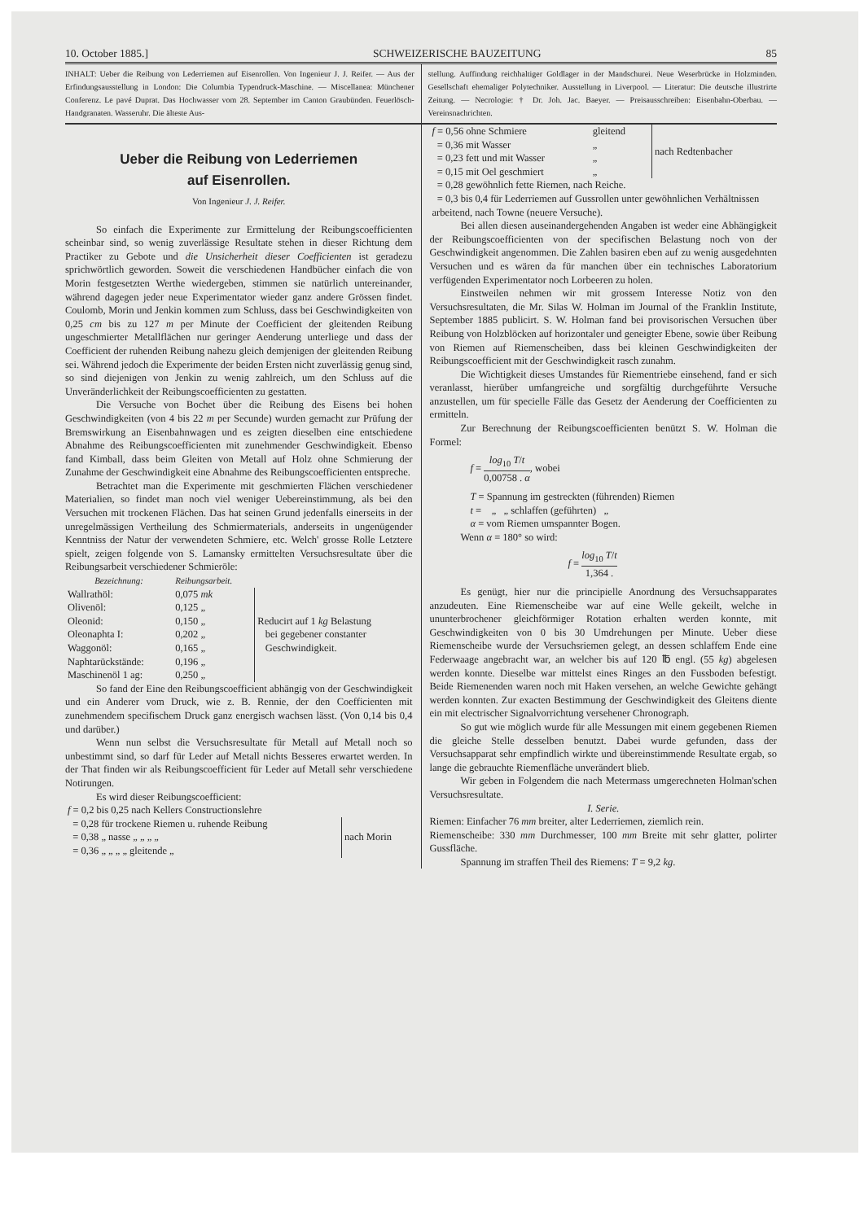10. October 1885.] SCHWEIZERISCHE BAUZEITUNG 85
INHALT: Ueber die Reibung von Lederriemen auf Eisenrollen. Von Ingenieur J. J. Reifer. — Aus der Erfindungsausstellung in London: Die Columbia Typendruck-Maschine. — Miscellanea: Münchener Conferenz. Le pavé Duprat. Das Hochwasser vom 28. September im Canton Graubünden. Feuerlösch-Handgranaten. Wasseruhr. Die älteste Aus-
stellung. Auffindung reichhaltiger Goldlager in der Mandschurei. Neue Weserbrücke in Holzminden. Gesellschaft ehemaliger Polytechniker. Ausstellung in Liverpool. — Literatur: Die deutsche illustrirte Zeitung. — Necrologie: † Dr. Joh. Jac. Baeyer. — Preisausschreiben: Eisenbahn-Oberbau. — Vereinsnachrichten.
Ueber die Reibung von Lederriemen
auf Eisenrollen.
Von Ingenieur J. J. Reifer.
So einfach die Experimente zur Ermittelung der Reibungscoefficienten scheinbar sind, so wenig zuverlässige Resultate stehen in dieser Richtung dem Practiker zu Gebote und die Unsicherheit dieser Coefficienten ist geradezu sprichwörtlich geworden. Soweit die verschiedenen Handbücher einfach die von Morin festgesetzten Werthe wiedergeben, stimmen sie natürlich untereinander, während dagegen jeder neue Experimentator wieder ganz andere Grössen findet. Coulomb, Morin und Jenkin kommen zum Schluss, dass bei Geschwindigkeiten von 0,25 cm bis zu 127 m per Minute der Coefficient der gleitenden Reibung ungeschmierter Metallflächen nur geringer Aenderung unterliege und dass der Coefficient der ruhenden Reibung nahezu gleich demjenigen der gleitenden Reibung sei. Während jedoch die Experimente der beiden Ersten nicht zuverlässig genug sind, so sind diejenigen von Jenkin zu wenig zahlreich, um den Schluss auf die Unveränderlichkeit der Reibungscoefficienten zu gestatten.
Die Versuche von Bochet über die Reibung des Eisens bei hohen Geschwindigkeiten (von 4 bis 22 m per Secunde) wurden gemacht zur Prüfung der Bremswirkung an Eisenbahnwagen und es zeigten dieselben eine entschiedene Abnahme des Reibungscoefficienten mit zunehmender Geschwindigkeit. Ebenso fand Kimball, dass beim Gleiten von Metall auf Holz ohne Schmierung der Zunahme der Geschwindigkeit eine Abnahme des Reibungscoefficienten entspreche.
Betrachtet man die Experimente mit geschmierten Flächen verschiedener Materialien, so findet man noch viel weniger Uebereinstimmung, als bei den Versuchen mit trockenen Flächen. Das hat seinen Grund jedenfalls einerseits in der unregelmässigen Vertheilung des Schmiermaterials, anderseits in ungenügender Kenntniss der Natur der verwendeten Schmiere, etc. Welch' grosse Rolle Letztere spielt, zeigen folgende von S. Lamansky ermittelten Versuchsresultate über die Reibungsarbeit verschiedener Schmieröle:
| Bezeichnung: | Reibungsarbeit. | |
| --- | --- | --- |
| Wallrathöl: | 0,075 mk | Reducirt auf 1 kg Belastung bei gegebener constanter Geschwindigkeit. |
| Olivenöl: | 0,125 „ | |
| Oleonid: | 0,150 „ | |
| Oleonaphta I: | 0,202 „ | |
| Waggonöl: | 0,165 „ | |
| Naphtarückstände: | 0,196 „ | |
| Maschinenöl 1 ag: | 0,250 „ | |
So fand der Eine den Reibungscoefficient abhängig von der Geschwindigkeit und ein Anderer vom Druck, wie z. B. Rennie, der den Coefficienten mit zunehmendem specifischem Druck ganz energisch wachsen lässt. (Von 0,14 bis 0,4 und darüber.)
Wenn nun selbst die Versuchsresultate für Metall auf Metall noch so unbestimmt sind, so darf für Leder auf Metall nichts Besseres erwartet werden. In der That finden wir als Reibungscoefficient für Leder auf Metall sehr verschiedene Notirungen.
Es wird dieser Reibungscoefficient:
| f = 0,2 bis 0,25 nach Kellers Constructionslehre | |
| = 0,28 für trockene Riemen u. ruhende Reibung | nach Morin |
| = 0,38 „ nasse „ „ „ „ | |
| = 0,36 „ „ „ „ gleitende „ | |
| f = 0,56 ohne Schmiere | gleitend | nach Redtenbacher |
| = 0,36 mit Wasser | „ | |
| = 0,23 fett und mit Wasser | „ | |
| = 0,15 mit Oel geschmiert | „ | |
| = 0,28 gewöhnlich fette Riemen, nach Reiche. | | |
| = 0,3 bis 0,4 für Lederriemen auf Gussrollen unter gewöhnlichen Verhältnissen arbeitend, nach Towne (neuere Versuche). | | |
Bei allen diesen auseinandergehenden Angaben ist weder eine Abhängigkeit der Reibungscoefficienten von der specifischen Belastung noch von der Geschwindigkeit angenommen. Die Zahlen basiren eben auf zu wenig ausgedehnten Versuchen und es wären da für manchen über ein technisches Laboratorium verfügenden Experimentator noch Lorbeeren zu holen.
Einstweilen nehmen wir mit grossem Interesse Notiz von den Versuchsresultaten, die Mr. Silas W. Holman im Journal of the Franklin Institute, September 1885 publicirt. S. W. Holman fand bei provisorischen Versuchen über Reibung von Holzblöcken auf horizontaler und geneigter Ebene, sowie über Reibung von Riemen auf Riemenscheiben, dass bei kleinen Geschwindigkeiten der Reibungscoefficient mit der Geschwindigkeit rasch zunahm.
Die Wichtigkeit dieses Umstandes für Riementriebe einsehend, fand er sich veranlasst, hierüber umfangreiche und sorgfältig durchgeführte Versuche anzustellen, um für specielle Fälle das Gesetz der Aenderung der Coefficienten zu ermitteln.
Zur Berechnung der Reibungscoefficienten benützt S. W. Holman die Formel:
f = log<sub>10</sub> T/t 0,00758 . α, wobei
T = Spannung im gestreckten (führenden) Riemen
t = „ „ schlaffen (geführten) „
α = vom Riemen umspannter Bogen.
Wenn α = 180° so wird:
f = log<sub>10</sub> T/t 1,364 .
Es genügt, hier nur die principielle Anordnung des Versuchsapparates anzudeuten. Eine Riemenscheibe war auf eine Welle gekeilt, welche in ununterbrochener gleichförmiger Rotation erhalten werden konnte, mit Geschwindigkeiten von 0 bis 30 Umdrehungen per Minute. Ueber diese Riemenscheibe wurde der Versuchsriemen gelegt, an dessen schlaffem Ende eine Federwaage angebracht war, an welcher bis auf 120 ℔ engl. (55 kg) abgelesen werden konnte. Dieselbe war mittelst eines Ringes an den Fussboden befestigt. Beide Riemenenden waren noch mit Haken versehen, an welche Gewichte gehängt werden konnten. Zur exacten Bestimmung der Geschwindigkeit des Gleitens diente ein mit electrischer Signalvorrichtung versehener Chronograph.
So gut wie möglich wurde für alle Messungen mit einem gegebenen Riemen die gleiche Stelle desselben benutzt. Dabei wurde gefunden, dass der Versuchsapparat sehr empfindlich wirkte und übereinstimmende Resultate ergab, so lange die gebrauchte Riemenfläche unverändert blieb.
Wir geben in Folgendem die nach Metermass umgerechneten Holman'schen Versuchsresultate.
I. Serie.
Riemen: Einfacher 76 mm breiter, alter Lederriemen, ziemlich rein.
Riemenscheibe: 330 mm Durchmesser, 100 mm Breite mit sehr glatter, polirter Gussfläche.
Spannung im straffen Theil des Riemens: T = 9,2 kg.